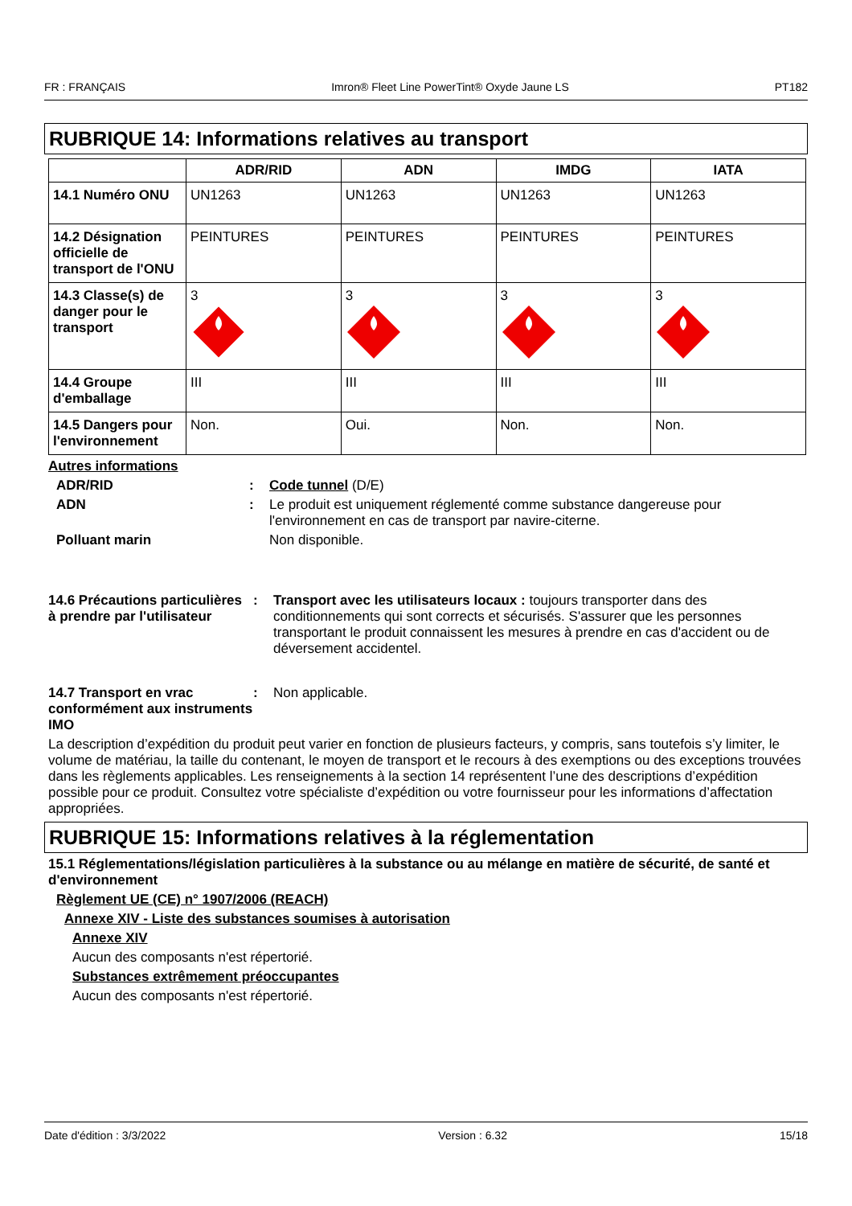FR : FRANÇAIS Imron® Fleet Line PowerTint® Oxyde Jaune LS PT182
RUBRIQUE 14: Informations relatives au transport
| | ADR/RID | ADN | IMDG | IATA |
| --- | --- | --- | --- | --- |
| 14.1 Numéro ONU | UN1263 | UN1263 | UN1263 | UN1263 |
| 14.2 Désignation officielle de transport de l'ONU | PEINTURES | PEINTURES | PEINTURES | PEINTURES |
| 14.3 Classe(s) de danger pour le transport | 3 | 3 | 3 | 3 |
| 14.4 Groupe d'emballage | III | III | III | III |
| 14.5 Dangers pour l'environnement | Non. | Oui. | Non. | Non. |
Autres informations
ADR/RID : Code tunnel (D/E)
ADN : Le produit est uniquement réglementé comme substance dangereuse pour l'environnement en cas de transport par navire-citerne.
Polluant marin Non disponible.
14.6 Précautions particulières à prendre par l'utilisateur
: Transport avec les utilisateurs locaux : toujours transporter dans des conditionnements qui sont corrects et sécurisés. S'assurer que les personnes transportant le produit connaissent les mesures à prendre en cas d'accident ou de déversement accidentel.
14.7 Transport en vrac conformément aux instruments IMO
: Non applicable.
La description d’expédition du produit peut varier en fonction de plusieurs facteurs, y compris, sans toutefois s’y limiter, le volume de matériau, la taille du contenant, le moyen de transport et le recours à des exemptions ou des exceptions trouvées dans les règlements applicables. Les renseignements à la section 14 représentent l’une des descriptions d’expédition possible pour ce produit. Consultez votre spécialiste d’expédition ou votre fournisseur pour les informations d’affectation appropriées.
RUBRIQUE 15: Informations relatives à la réglementation
15.1 Réglementations/législation particulières à la substance ou au mélange en matière de sécurité, de santé et d'environnement
Règlement UE (CE) n° 1907/2006 (REACH)
Annexe XIV - Liste des substances soumises à autorisation
Annexe XIV
Aucun des composants n'est répertorié.
Substances extrêmement préoccupantes
Aucun des composants n'est répertorié.
Date d'édition : 3/3/2022 Version : 6.32 15/18